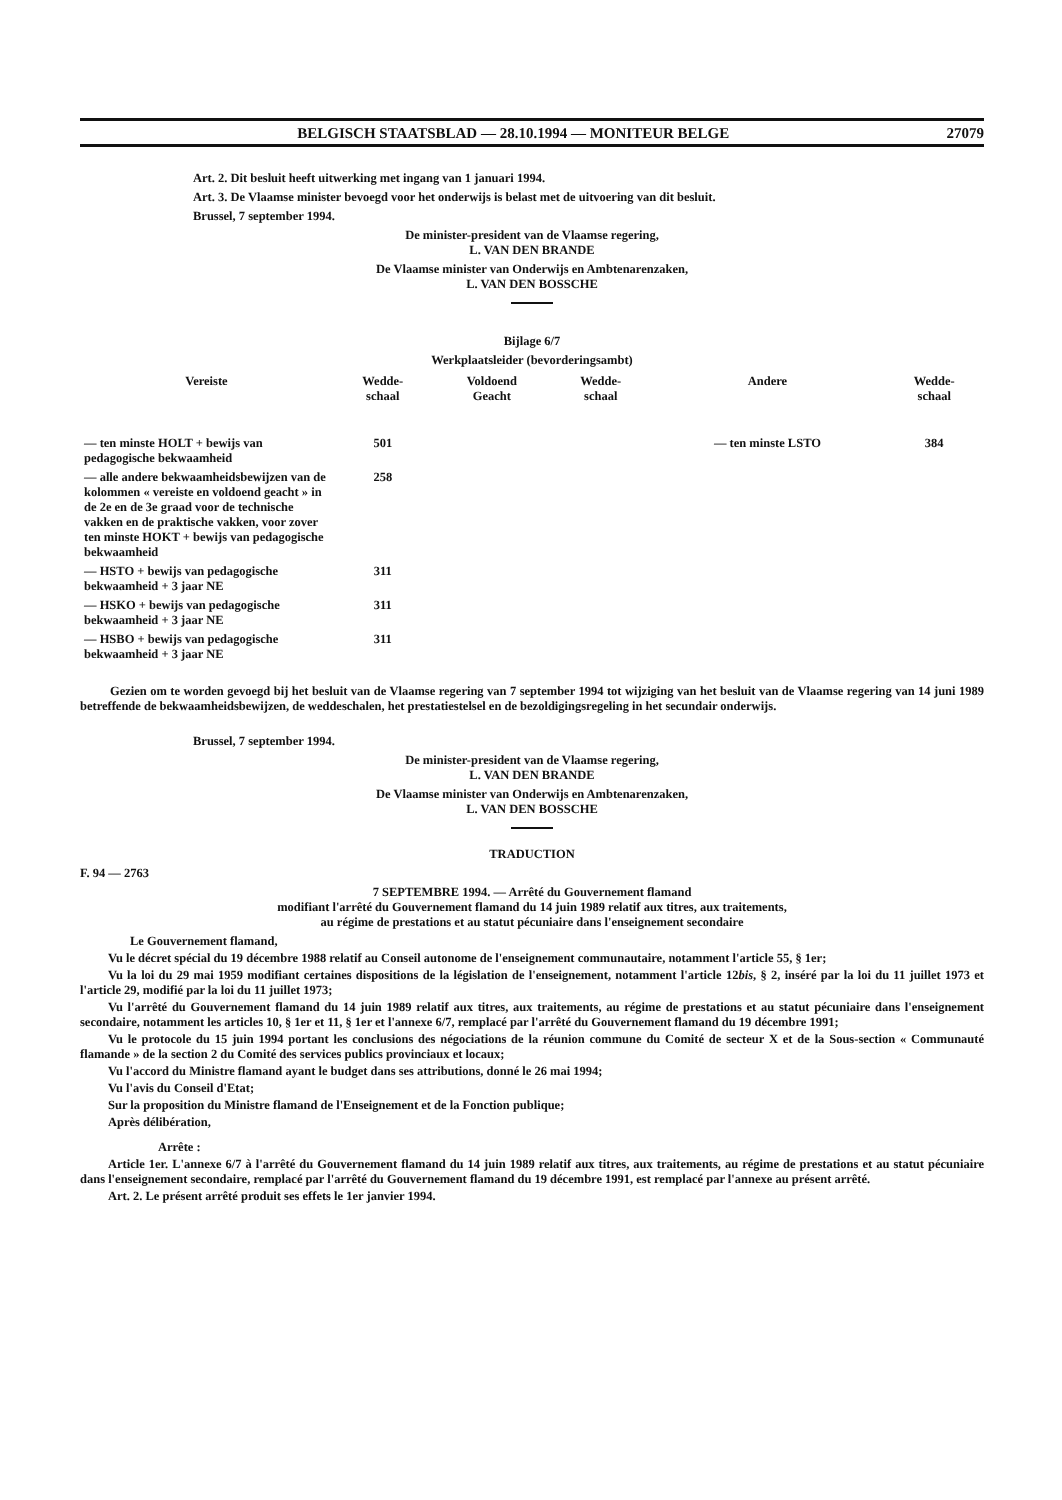BELGISCH STAATSBLAD — 28.10.1994 — MONITEUR BELGE 27079
Art. 2. Dit besluit heeft uitwerking met ingang van 1 januari 1994.
Art. 3. De Vlaamse minister bevoegd voor het onderwijs is belast met de uitvoering van dit besluit.
Brussel, 7 september 1994.
De minister-president van de Vlaamse regering,
L. VAN DEN BRANDE
De Vlaamse minister van Onderwijs en Ambtenarenzaken,
L. VAN DEN BOSSCHE
Bijlage 6/7
Werkplaatsleider (bevorderingsambt)
| Vereiste | Wedde- schaal | Voldoend Geacht | Wedde- schaal | Andere | Wedde- schaal |
| --- | --- | --- | --- | --- | --- |
| — ten minste HOLT + bewijs van pedagogische bekwaamheid | 501 | | | — ten minste LSTO | 384 |
| — alle andere bekwaamheidsbewijzen van de kolommen « vereiste en voldoend geacht » in de 2e en de 3e graad voor de technische vakken en de praktische vakken, voor zover ten minste HOKT + bewijs van pedagogische bekwaamheid | 258 | | | | |
| — HSTO + bewijs van pedagogische bekwaamheid + 3 jaar NE | 311 | | | | |
| — HSKO + bewijs van pedagogische bekwaamheid + 3 jaar NE | 311 | | | | |
| — HSBO + bewijs van pedagogische bekwaamheid + 3 jaar NE | 311 | | | | |
Gezien om te worden gevoegd bij het besluit van de Vlaamse regering van 7 september 1994 tot wijziging van het besluit van de Vlaamse regering van 14 juni 1989 betreffende de bekwaamheidsbewijzen, de weddeschalen, het prestatiestelsel en de bezoldigingsregeling in het secundair onderwijs.
Brussel, 7 september 1994.
De minister-president van de Vlaamse regering,
L. VAN DEN BRANDE
De Vlaamse minister van Onderwijs en Ambtenarenzaken,
L. VAN DEN BOSSCHE
TRADUCTION
F. 94 — 2763
7 SEPTEMBRE 1994. — Arrêté du Gouvernement flamand
modifiant l'arrêté du Gouvernement flamand du 14 juin 1989 relatif aux titres, aux traitements,
au régime de prestations et au statut pécuniaire dans l'enseignement secondaire
Le Gouvernement flamand,
Vu le décret spécial du 19 décembre 1988 relatif au Conseil autonome de l'enseignement communautaire, notamment l'article 55, § 1er;
Vu la loi du 29 mai 1959 modifiant certaines dispositions de la législation de l'enseignement, notamment l'article 12bis, § 2, inséré par la loi du 11 juillet 1973 et l'article 29, modifié par la loi du 11 juillet 1973;
Vu l'arrêté du Gouvernement flamand du 14 juin 1989 relatif aux titres, aux traitements, au régime de prestations et au statut pécuniaire dans l'enseignement secondaire, notamment les articles 10, § 1er et 11, § 1er et l'annexe 6/7, remplacé par l'arrêté du Gouvernement flamand du 19 décembre 1991;
Vu le protocole du 15 juin 1994 portant les conclusions des négociations de la réunion commune du Comité de secteur X et de la Sous-section « Communauté flamande » de la section 2 du Comité des services publics provinciaux et locaux;
Vu l'accord du Ministre flamand ayant le budget dans ses attributions, donné le 26 mai 1994;
Vu l'avis du Conseil d'Etat;
Sur la proposition du Ministre flamand de l'Enseignement et de la Fonction publique;
Après délibération,
Arrête :
Article 1er. L'annexe 6/7 à l'arrêté du Gouvernement flamand du 14 juin 1989 relatif aux titres, aux traitements, au régime de prestations et au statut pécuniaire dans l'enseignement secondaire, remplacé par l'arrêté du Gouvernement flamand du 19 décembre 1991, est remplacé par l'annexe au présent arrêté.
Art. 2. Le présent arrêté produit ses effets le 1er janvier 1994.